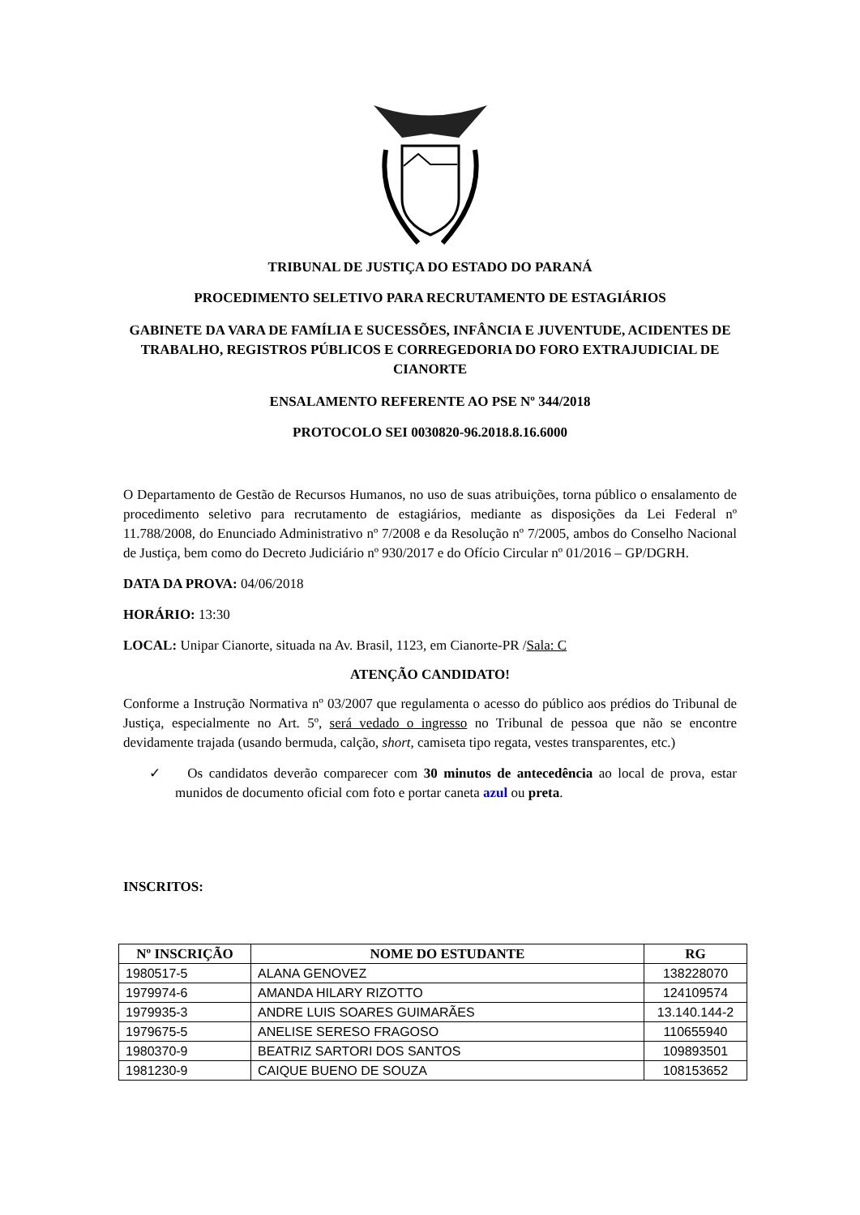TRIBUNAL DE JUSTIÇA DO ESTADO DO PARANÁ
PROCEDIMENTO SELETIVO PARA RECRUTAMENTO DE ESTAGIÁRIOS
GABINETE DA VARA DE FAMÍLIA E SUCESSÕES, INFÂNCIA E JUVENTUDE, ACIDENTES DE TRABALHO, REGISTROS PÚBLICOS E CORREGEDORIA DO FORO EXTRAJUDICIAL DE CIANORTE
ENSALAMENTO REFERENTE AO PSE Nº 344/2018
PROTOCOLO SEI 0030820-96.2018.8.16.6000
O Departamento de Gestão de Recursos Humanos, no uso de suas atribuições, torna público o ensalamento de procedimento seletivo para recrutamento de estagiários, mediante as disposições da Lei Federal nº 11.788/2008, do Enunciado Administrativo nº 7/2008 e da Resolução nº 7/2005, ambos do Conselho Nacional de Justiça, bem como do Decreto Judiciário nº 930/2017 e do Ofício Circular nº 01/2016 – GP/DGRH.
DATA DA PROVA: 04/06/2018
HORÁRIO: 13:30
LOCAL: Unipar Cianorte, situada na Av. Brasil, 1123, em Cianorte-PR /Sala: C
ATENÇÃO CANDIDATO!
Conforme a Instrução Normativa nº 03/2007 que regulamenta o acesso do público aos prédios do Tribunal de Justiça, especialmente no Art. 5º, será vedado o ingresso no Tribunal de pessoa que não se encontre devidamente trajada (usando bermuda, calção, short, camiseta tipo regata, vestes transparentes, etc.)
✓ Os candidatos deverão comparecer com 30 minutos de antecedência ao local de prova, estar munidos de documento oficial com foto e portar caneta azul ou preta.
INSCRITOS:
| Nº INSCRIÇÃO | NOME DO ESTUDANTE | RG |
| --- | --- | --- |
| 1980517-5 | ALANA GENOVEZ | 138228070 |
| 1979974-6 | AMANDA HILARY RIZOTTO | 124109574 |
| 1979935-3 | ANDRE LUIS SOARES GUIMARÃES | 13.140.144-2 |
| 1979675-5 | ANELISE SERESO FRAGOSO | 110655940 |
| 1980370-9 | BEATRIZ SARTORI DOS SANTOS | 109893501 |
| 1981230-9 | CAIQUE BUENO DE SOUZA | 108153652 |